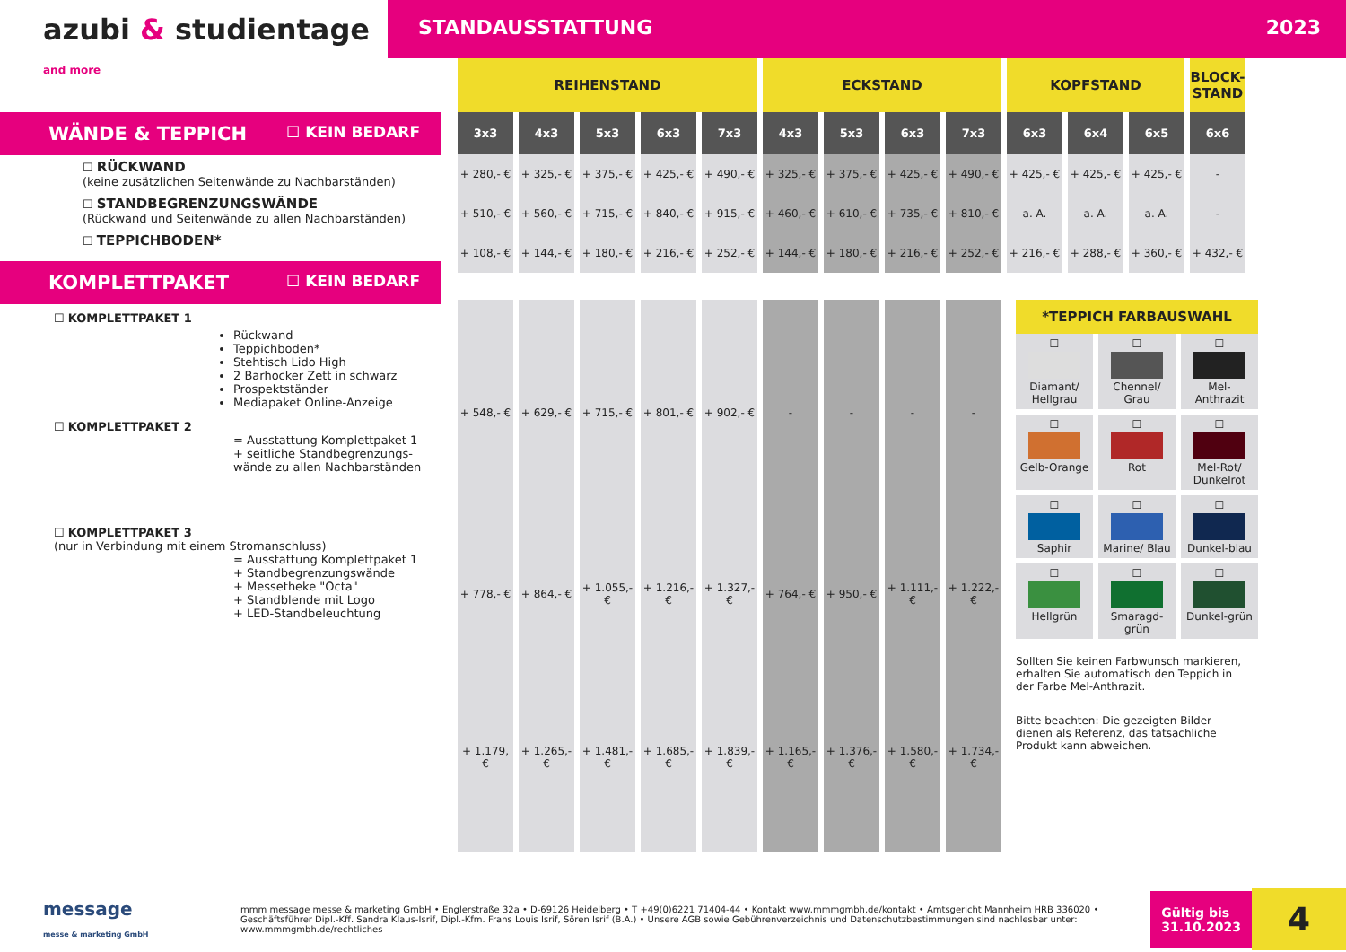azubi & studientage and more
STANDAUSSTATTUNG 2023
WÄNDE & TEPPICH ☐ KEIN BEDARF
☐ RÜCKWAND
(keine zusätzlichen Seitenwände zu Nachbarständen)
☐ STANDBEGRENZUNGSWÄNDE
(Rückwand und Seitenwände zu allen Nachbarständen)
☐ TEPPICHBODEN*
KOMPLETTPAKET ☐ KEIN BEDARF
☐ KOMPLETTPAKET 1
Rückwand
Teppichboden*
Stehtisch Lido High
2 Barhocker Zett in schwarz
Prospektständer
Mediapaket Online-Anzeige
☐ KOMPLETTPAKET 2
= Ausstattung Komplettpaket 1
+ seitliche Standbegrenzungs-wände zu allen Nachbarständen
☐ KOMPLETTPAKET 3
(nur in Verbindung mit einem Stromanschluss)
= Ausstattung Komplettpaket 1
+ Standbegrenzungswände
+ Messetheke "Octa"
+ Standblende mit Logo
+ LED-Standbeleuchtung
| REIHENSTAND | | | | | ECKSTAND | | | | KOPFSTAND | | | BLOCK-STAND |
| --- | --- | --- | --- | --- | --- | --- | --- | --- | --- | --- | --- | --- |
| 3x3 | 4x3 | 5x3 | 6x3 | 7x3 | 4x3 | 5x3 | 6x3 | 7x3 | 6x3 | 6x4 | 6x5 | 6x6 |
| + 280,- € | + 325,- € | + 375,- € | + 425,- € | + 490,- € | + 325,- € | + 375,- € | + 425,- € | + 490,- € | + 425,- € | + 425,- € | + 425,- € | - |
| + 510,- € | + 560,- € | + 715,- € | + 840,- € | + 915,- € | + 460,- € | + 610,- € | + 735,- € | + 810,- € | a. A. | a. A. | a. A. | - |
| + 108,- € | + 144,- € | + 180,- € | + 216,- € | + 252,- € | + 144,- € | + 180,- € | + 216,- € | + 252,- € | + 216,- € | + 288,- € | + 360,- € | + 432,- € |
| + 548,- € | + 629,- € | + 715,- € | + 801,- € | + 902,- € | - | - | - | - |
| + 778,- € | + 864,- € | + 1.055,- € | + 1.216,- € | + 1.327,- € | + 764,- € | + 950,- € | + 1.111,- € | + 1.222,- € |
| + 1.179, € | + 1.265,- € | + 1.481,- € | + 1.685,- € | + 1.839,- € | + 1.165,- € | + 1.376,- € | + 1.580,- € | + 1.734,- € |
*TEPPICH FARBAUSWAHL
☐
Diamant/ Hellgrau
☐
Chennel/ Grau
☐
Mel-Anthrazit
☐
Gelb-Orange
☐
Rot
☐
Mel-Rot/ Dunkelrot
☐
Saphir
☐
Marine/ Blau
☐
Dunkel-blau
☐
Hellgrün
☐
Smaragd-grün
☐
Dunkel-grün
Sollten Sie keinen Farbwunsch markieren, erhalten Sie automatisch den Teppich in der Farbe Mel-Anthrazit.
Bitte beachten: Die gezeigten Bilder dienen als Referenz, das tatsächliche Produkt kann abweichen.
message
messe & marketing GmbH
mmm message messe & marketing GmbH • Englerstraße 32a • D-69126 Heidelberg • T +49(0)6221 71404-44 • Kontakt www.mmmgmbh.de/kontakt • Amtsgericht Mannheim HRB 336020 • Geschäftsführer Dipl.-Kff. Sandra Klaus-Isrif, Dipl.-Kfm. Frans Louis Isrif, Sören Isrif (B.A.) • Unsere AGB sowie Gebührenverzeichnis und Datenschutzbestimmungen sind nachlesbar unter: www.mmmgmbh.de/rechtliches
Gültig bis
31.10.2023
4